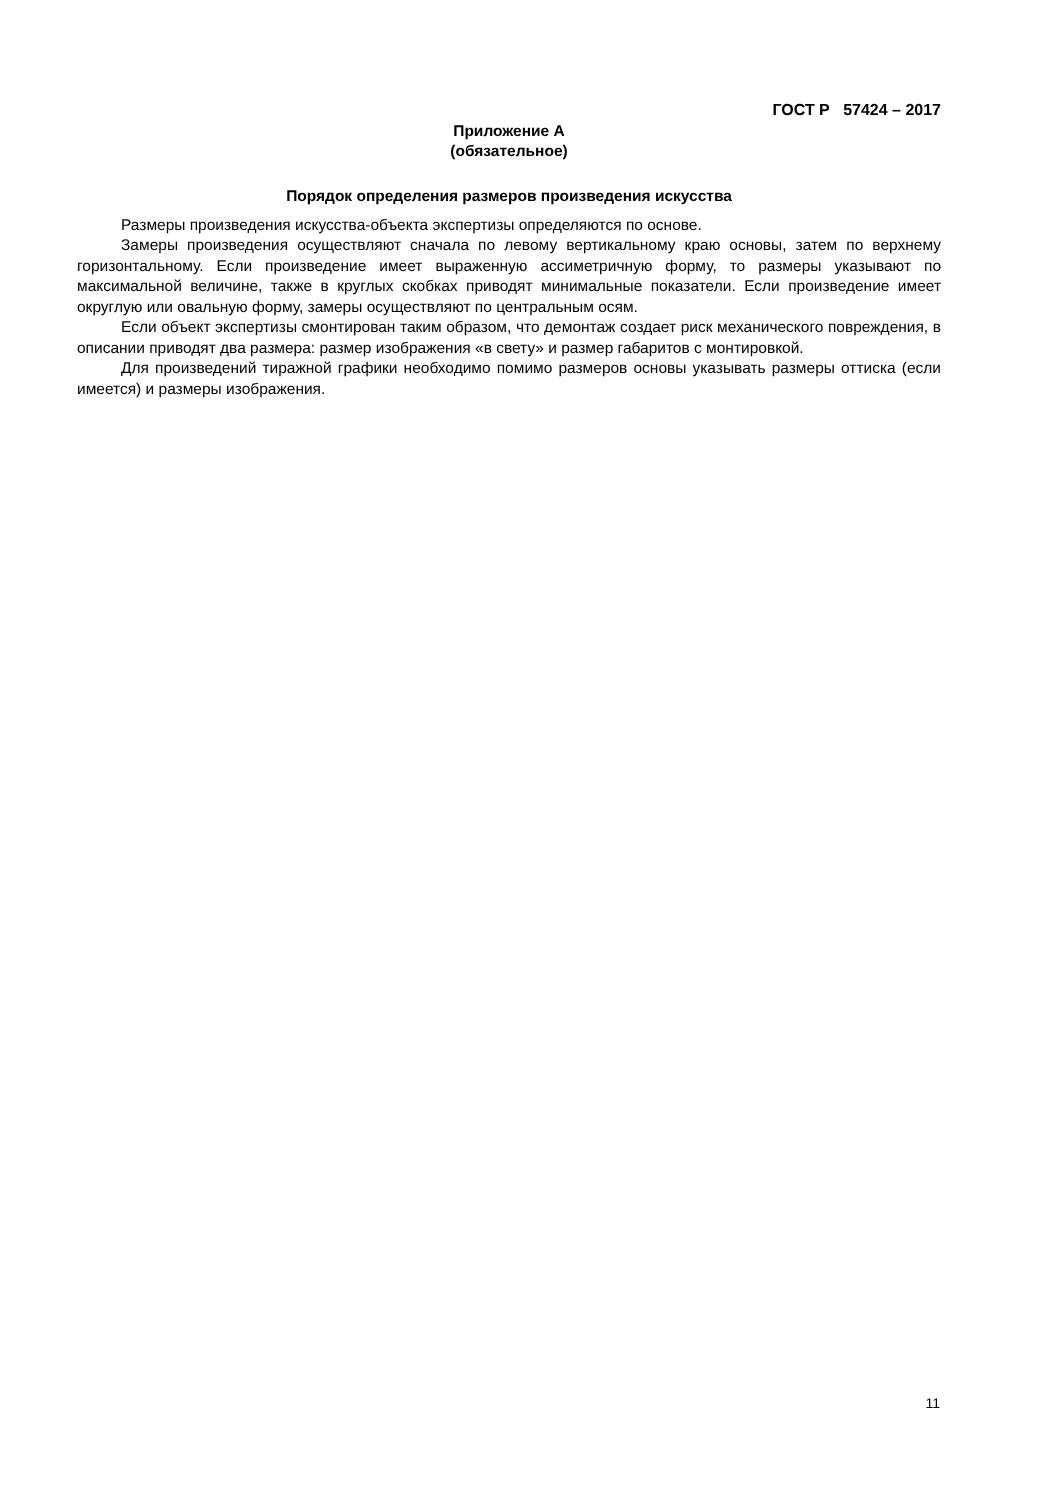ГОСТ Р 57424 – 2017
Приложение А
(обязательное)
Порядок определения размеров произведения искусства
Размеры произведения искусства-объекта экспертизы определяются по основе.
Замеры произведения осуществляют сначала по левому вертикальному краю основы, затем по верхнему горизонтальному. Если произведение имеет выраженную ассиметричную форму, то размеры указывают по максимальной величине, также в круглых скобках приводят минимальные показатели. Если произведение имеет округлую или овальную форму, замеры осуществляют по центральным осям.
Если объект экспертизы смонтирован таким образом, что демонтаж создает риск механического повреждения, в описании приводят два размера: размер изображения «в свету» и размер габаритов с монтировкой.
Для произведений тиражной графики необходимо помимо размеров основы указывать размеры оттиска (если имеется) и размеры изображения.
11